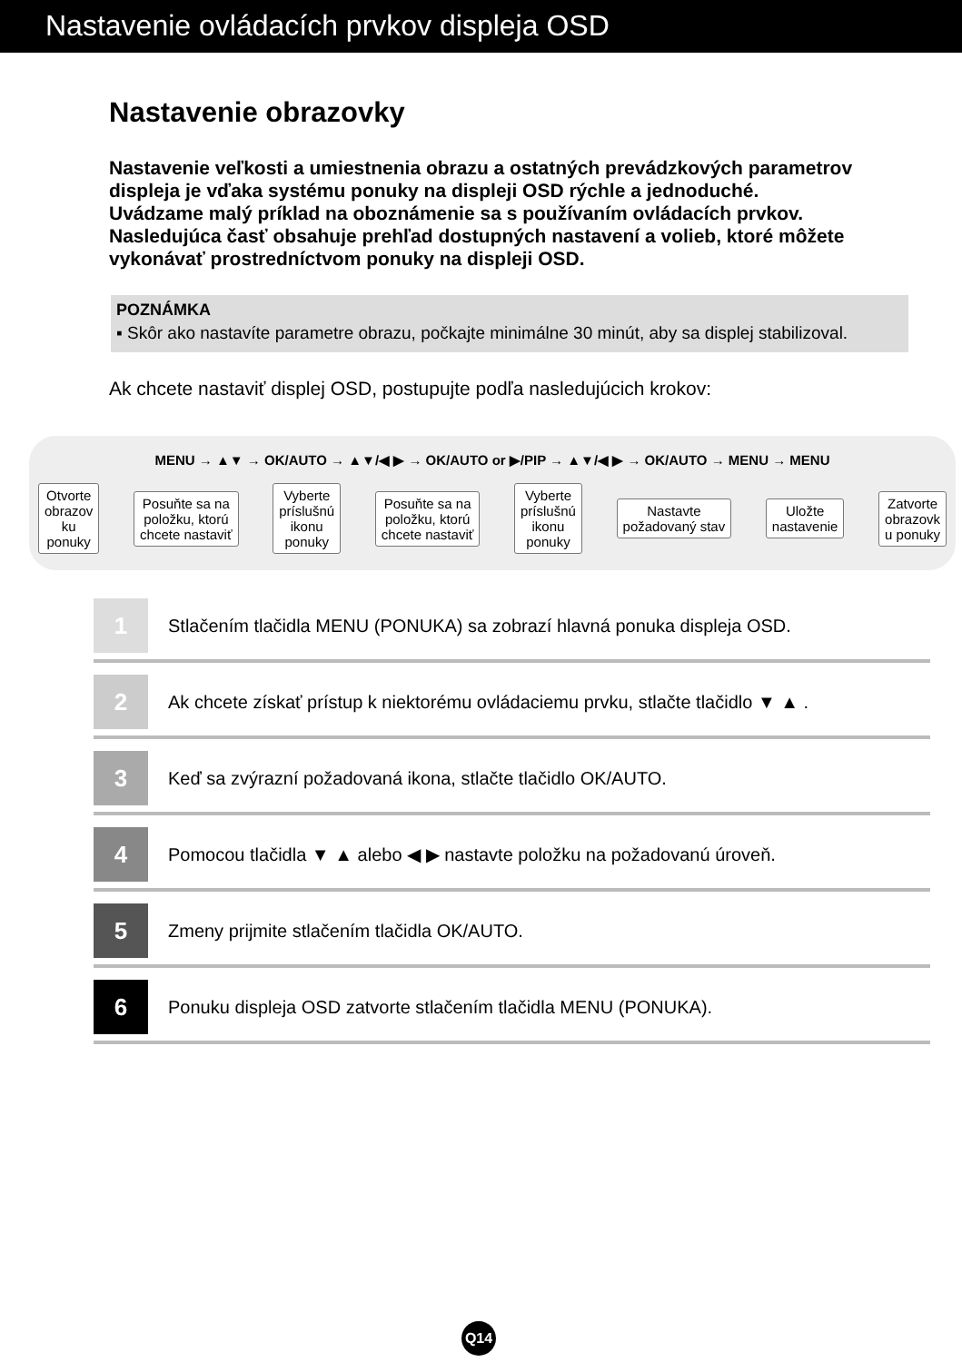Nastavenie ovládacích prvkov displeja OSD
Nastavenie obrazovky
Nastavenie veľkosti a umiestnenia obrazu a ostatných prevádzkových parametrov displeja je vďaka systému ponuky na displeji OSD rýchle a jednoduché.
Uvádzame malý príklad na oboznámenie sa s používaním ovládacích prvkov.
Nasledujúca časť obsahuje prehľad dostupných nastavení a volieb, ktoré môžete vykonávať prostredníctvom ponuky na displeji OSD.
POZNÁMKA
▪ Skôr ako nastavíte parametre obrazu, počkajte minimálne 30 minút, aby sa displej stabilizoval.
Ak chcete nastaviť displej OSD, postupujte podľa nasledujúcich krokov:
MENU → ▲▼ → OK/AUTO → ▲▼/◀ ▶ → OK/AUTO or ▶/PIP → ▲▼/◀ ▶ → OK/AUTO → MENU → MENU
Otvorte
obrazov
ku
ponuky
Posuňte sa na
položku, ktorú
chcete nastaviť
Vyberte
príslušnú
ikonu
ponuky
Posuňte sa na
položku, ktorú
chcete nastaviť
Vyberte
príslušnú
ikonu
ponuky
Nastavte
požadovaný stav
Uložte
nastavenie
Zatvorte
obrazovk
u ponuky
1
Stlačením tlačidla MENU (PONUKA) sa zobrazí hlavná ponuka displeja OSD.
2
Ak chcete získať prístup k niektorému ovládaciemu prvku, stlačte tlačidlo ▼ ▲ .
3
Keď sa zvýrazní požadovaná ikona, stlačte tlačidlo OK/AUTO.
4
Pomocou tlačidla ▼ ▲ alebo ◀ ▶ nastavte položku na požadovanú úroveň.
5
Zmeny prijmite stlačením tlačidla OK/AUTO.
6
Ponuku displeja OSD zatvorte stlačením tlačidla MENU (PONUKA).
Q14